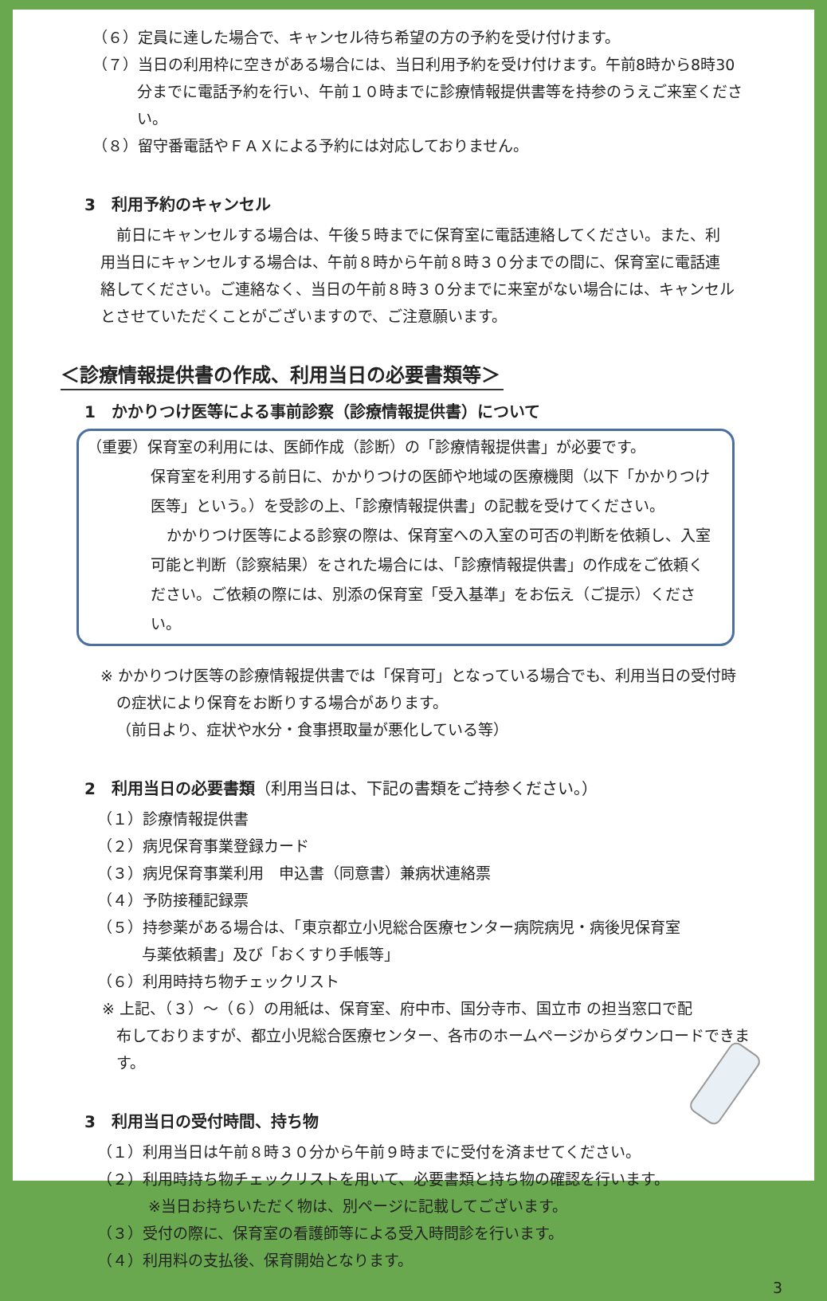（６）定員に達した場合で、キャンセル待ち希望の方の予約を受け付けます。
（７）当日の利用枠に空きがある場合には、当日利用予約を受け付けます。午前8時から8時30
分までに電話予約を行い、午前１０時までに診療情報提供書等を持参のうえご来室ください。
（８）留守番電話やＦＡＸによる予約には対応しておりません。
3　利用予約のキャンセル
前日にキャンセルする場合は、午後５時までに保育室に電話連絡してください。また、利用当日にキャンセルする場合は、午前８時から午前８時３０分までの間に、保育室に電話連絡してください。ご連絡なく、当日の午前８時３０分までに来室がない場合には、キャンセルとさせていただくことがございますので、ご注意願います。
＜診療情報提供書の作成、利用当日の必要書類等＞
1　かかりつけ医等による事前診察（診療情報提供書）について
（重要）保育室の利用には、医師作成（診断）の「診療情報提供書」が必要です。
保育室を利用する前日に、かかりつけの医師や地域の医療機関（以下「かかりつけ医等」という。）を受診の上、「診療情報提供書」の記載を受けてください。
かかりつけ医等による診察の際は、保育室への入室の可否の判断を依頼し、入室可能と判断（診察結果）をされた場合には、「診療情報提供書」の作成をご依頼ください。ご依頼の際には、別添の保育室「受入基準」をお伝え（ご提示）ください。
※ かかりつけ医等の診療情報提供書では「保育可」となっている場合でも、利用当日の受付時
の症状により保育をお断りする場合があります。
（前日より、症状や水分・食事摂取量が悪化している等）
2　利用当日の必要書類（利用当日は、下記の書類をご持参ください。）
（１）診療情報提供書
（２）病児保育事業登録カード
（３）病児保育事業利用　申込書（同意書）兼病状連絡票
（４）予防接種記録票
（５）持参薬がある場合は、「東京都立小児総合医療センター病院病児・病後児保育室
与薬依頼書」及び「おくすり手帳等」
（６）利用時持ち物チェックリスト
※ 上記、（３）～（６）の用紙は、保育室、府中市、国分寺市、国立市 の担当窓口で配
布しておりますが、都立小児総合医療センター、各市のホームページからダウンロードできます。
3　利用当日の受付時間、持ち物
（１）利用当日は午前８時３０分から午前９時までに受付を済ませてください。
（２）利用時持ち物チェックリストを用いて、必要書類と持ち物の確認を行います。
※当日お持ちいただく物は、別ページに記載してございます。
（３）受付の際に、保育室の看護師等による受入時問診を行います。
（４）利用料の支払後、保育開始となります。
3